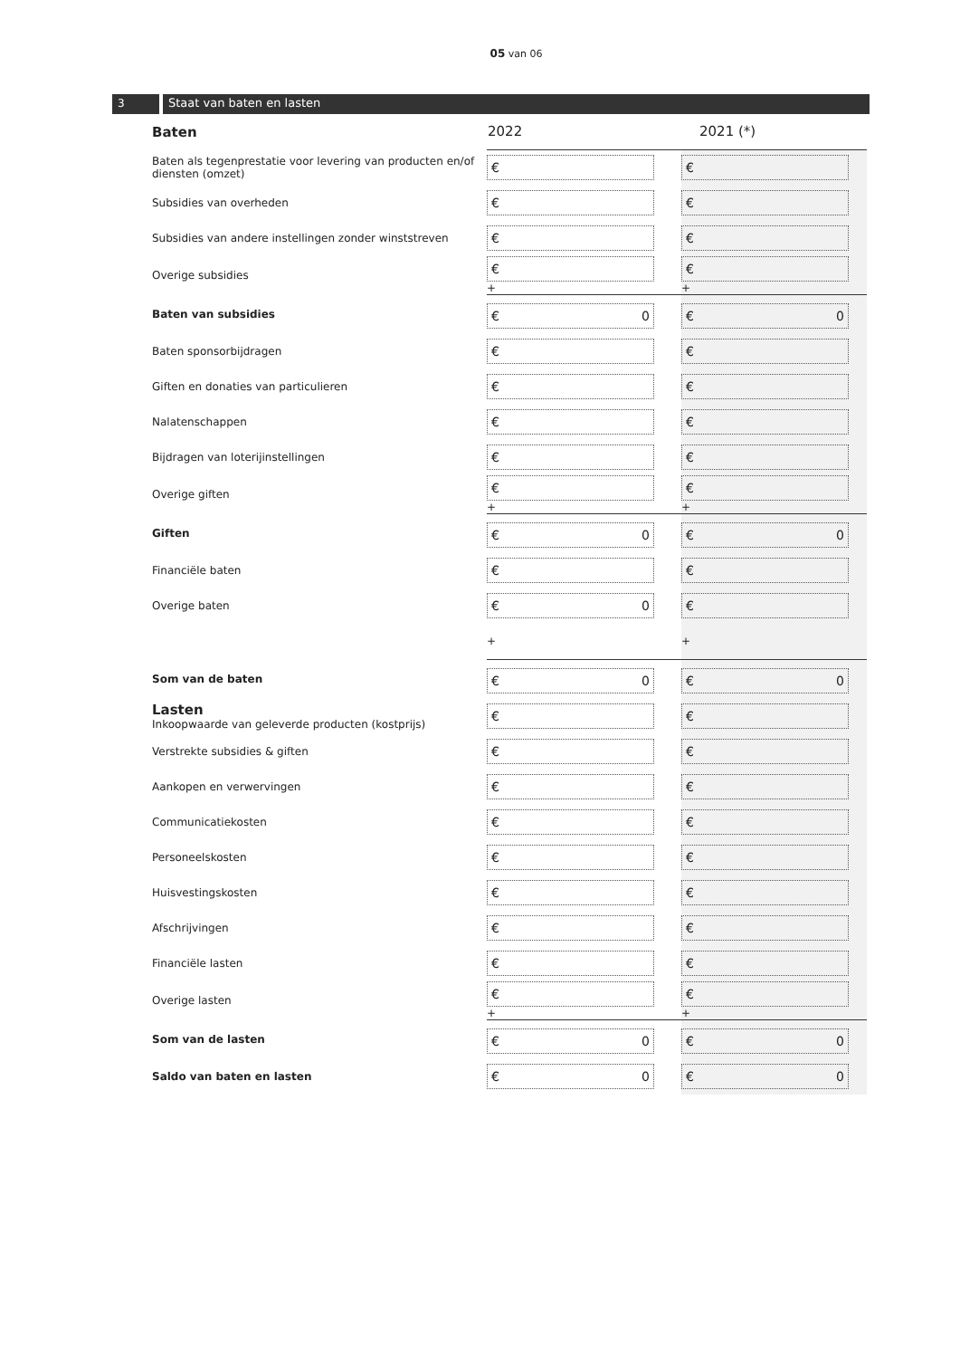05 van 06
3 Staat van baten en lasten
| Baten | 2022 | 2021 (*) |
| Baten als tegenprestatie voor levering van producten en/of diensten (omzet) | € | € |
| Subsidies van overheden | € | € |
| Subsidies van andere instellingen zonder winststreven | € | € |
| Overige subsidies | € + | € + |
| Baten van subsidies | € 0 | € 0 |
| Baten sponsorbijdragen | € | € |
| Giften en donaties van particulieren | € | € |
| Nalatenschappen | € | € |
| Bijdragen van loterijinstellingen | € | € |
| Overige giften | € + | € + |
| Giften | € 0 | € 0 |
| Financiële baten | € | € |
| Overige baten | € 0 | € |
| | + | + |
| Som van de baten | € 0 | € 0 |
| Lasten Inkoopwaarde van geleverde producten (kostprijs) | € | € |
| Verstrekte subsidies & giften | € | € |
| Aankopen en verwervingen | € | € |
| Communicatiekosten | € | € |
| Personeelskosten | € | € |
| Huisvestingskosten | € | € |
| Afschrijvingen | € | € |
| Financiële lasten | € | € |
| Overige lasten | € + | € + |
| Som van de lasten | € 0 | € 0 |
| Saldo van baten en lasten | € 0 | € 0 |